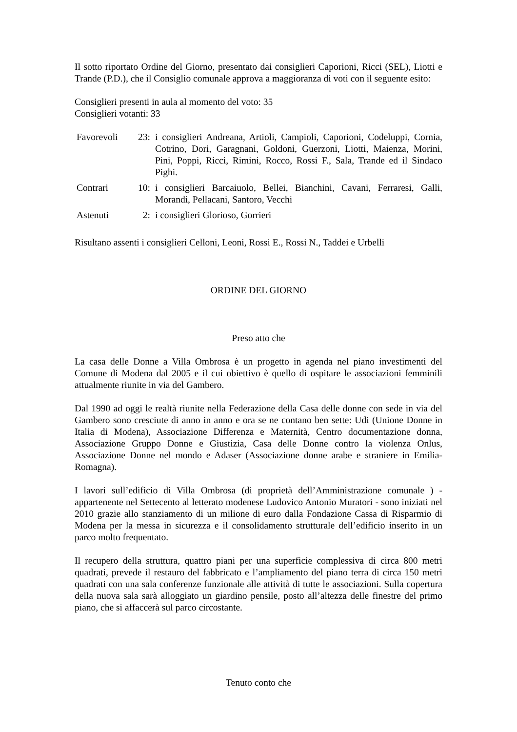Il sotto riportato Ordine del Giorno, presentato dai consiglieri Caporioni, Ricci (SEL), Liotti e Trande (P.D.), che il Consiglio comunale approva a maggioranza di voti con il seguente esito:
Consiglieri presenti in aula al momento del voto: 35
Consiglieri votanti: 33
| Favorevoli | 23: | i consiglieri Andreana, Artioli, Campioli, Caporioni, Codeluppi, Cornia, Cotrino, Dori, Garagnani, Goldoni, Guerzoni, Liotti, Maienza, Morini, Pini, Poppi, Ricci, Rimini, Rocco, Rossi F., Sala, Trande ed il Sindaco Pighi. |
| Contrari | 10: | i consiglieri Barcaiuolo, Bellei, Bianchini, Cavani, Ferraresi, Galli, Morandi, Pellacani, Santoro, Vecchi |
| Astenuti | 2: | i consiglieri Glorioso, Gorrieri |
Risultano assenti i consiglieri Celloni, Leoni, Rossi E., Rossi N., Taddei e Urbelli
ORDINE DEL GIORNO
Preso atto che
La casa delle Donne a Villa Ombrosa è un progetto in agenda nel piano investimenti del Comune di Modena dal 2005 e il cui obiettivo è quello di ospitare le associazioni femminili attualmente riunite in via del Gambero.
Dal 1990 ad oggi le realtà riunite nella Federazione della Casa delle donne con sede in via del Gambero sono cresciute di anno in anno e ora se ne contano ben sette: Udi (Unione Donne in Italia di Modena), Associazione Differenza e Maternità, Centro documentazione donna, Associazione Gruppo Donne e Giustizia, Casa delle Donne contro la violenza Onlus, Associazione Donne nel mondo e Adaser (Associazione donne arabe e straniere in Emilia-Romagna).
I lavori sull’edificio di Villa Ombrosa (di proprietà dell’Amministrazione comunale ) - appartenente nel Settecento al letterato modenese Ludovico Antonio Muratori - sono iniziati nel 2010 grazie allo stanziamento di un milione di euro dalla Fondazione Cassa di Risparmio di Modena per la messa in sicurezza e il consolidamento strutturale dell’edificio inserito in un parco molto frequentato.
Il recupero della struttura, quattro piani per una superficie complessiva di circa 800 metri quadrati, prevede il restauro del fabbricato e l’ampliamento del piano terra di circa 150 metri quadrati con una sala conferenze funzionale alle attività di tutte le associazioni. Sulla copertura della nuova sala sarà alloggiato un giardino pensile, posto all’altezza delle finestre del primo piano, che si affaccerà sul parco circostante.
Tenuto conto che